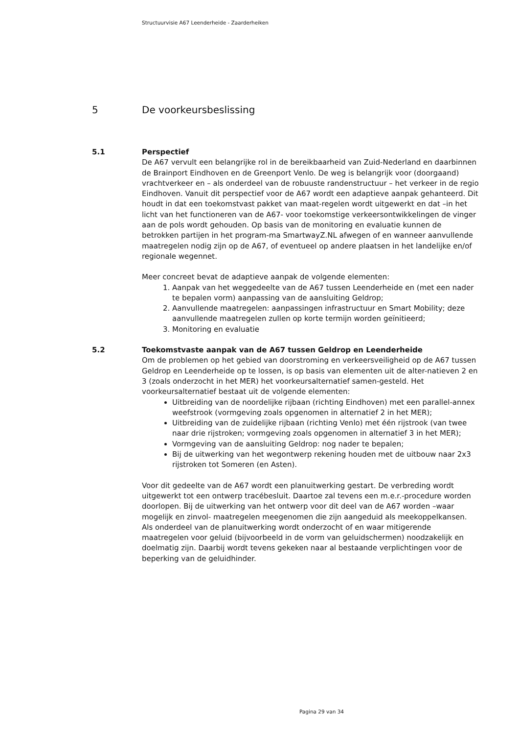Structuurvisie A67 Leenderheide - Zaarderheiken
5 De voorkeursbeslissing
5.1 Perspectief
De A67 vervult een belangrijke rol in de bereikbaarheid van Zuid-Nederland en daarbinnen de Brainport Eindhoven en de Greenport Venlo. De weg is belangrijk voor (doorgaand) vrachtverkeer en – als onderdeel van de robuuste randenstructuur – het verkeer in de regio Eindhoven. Vanuit dit perspectief voor de A67 wordt een adaptieve aanpak gehanteerd. Dit houdt in dat een toekomstvast pakket van maat-regelen wordt uitgewerkt en dat –in het licht van het functioneren van de A67- voor toekomstige verkeersontwikkelingen de vinger aan de pols wordt gehouden. Op basis van de monitoring en evaluatie kunnen de betrokken partijen in het program-ma SmartwayZ.NL afwegen of en wanneer aanvullende maatregelen nodig zijn op de A67, of eventueel op andere plaatsen in het landelijke en/of regionale wegennet.
Meer concreet bevat de adaptieve aanpak de volgende elementen:
1. Aanpak van het weggedeelte van de A67 tussen Leenderheide en (met een nader te bepalen vorm) aanpassing van de aansluiting Geldrop;
2. Aanvullende maatregelen: aanpassingen infrastructuur en Smart Mobility; deze aanvullende maatregelen zullen op korte termijn worden geïnitieerd;
3. Monitoring en evaluatie
5.2 Toekomstvaste aanpak van de A67 tussen Geldrop en Leenderheide
Om de problemen op het gebied van doorstroming en verkeersveiligheid op de A67 tussen Geldrop en Leenderheide op te lossen, is op basis van elementen uit de alter-natieven 2 en 3 (zoals onderzocht in het MER) het voorkeursalternatief samen-gesteld. Het voorkeursalternatief bestaat uit de volgende elementen:
Uitbreiding van de noordelijke rijbaan (richting Eindhoven) met een parallel-annex weefstrook (vormgeving zoals opgenomen in alternatief 2 in het MER);
Uitbreiding van de zuidelijke rijbaan (richting Venlo) met één rijstrook (van twee naar drie rijstroken; vormgeving zoals opgenomen in alternatief 3 in het MER);
Vormgeving van de aansluiting Geldrop: nog nader te bepalen;
Bij de uitwerking van het wegontwerp rekening houden met de uitbouw naar 2x3 rijstroken tot Someren (en Asten).
Voor dit gedeelte van de A67 wordt een planuitwerking gestart. De verbreding wordt uitgewerkt tot een ontwerp tracébesluit. Daartoe zal tevens een m.e.r.-procedure worden doorlopen. Bij de uitwerking van het ontwerp voor dit deel van de A67 worden –waar mogelijk en zinvol- maatregelen meegenomen die zijn aangeduid als meekoppelkansen. Als onderdeel van de planuitwerking wordt onderzocht of en waar mitigerende maatregelen voor geluid (bijvoorbeeld in de vorm van geluidschermen) noodzakelijk en doelmatig zijn. Daarbij wordt tevens gekeken naar al bestaande verplichtingen voor de beperking van de geluidhinder.
Pagina 29 van 34